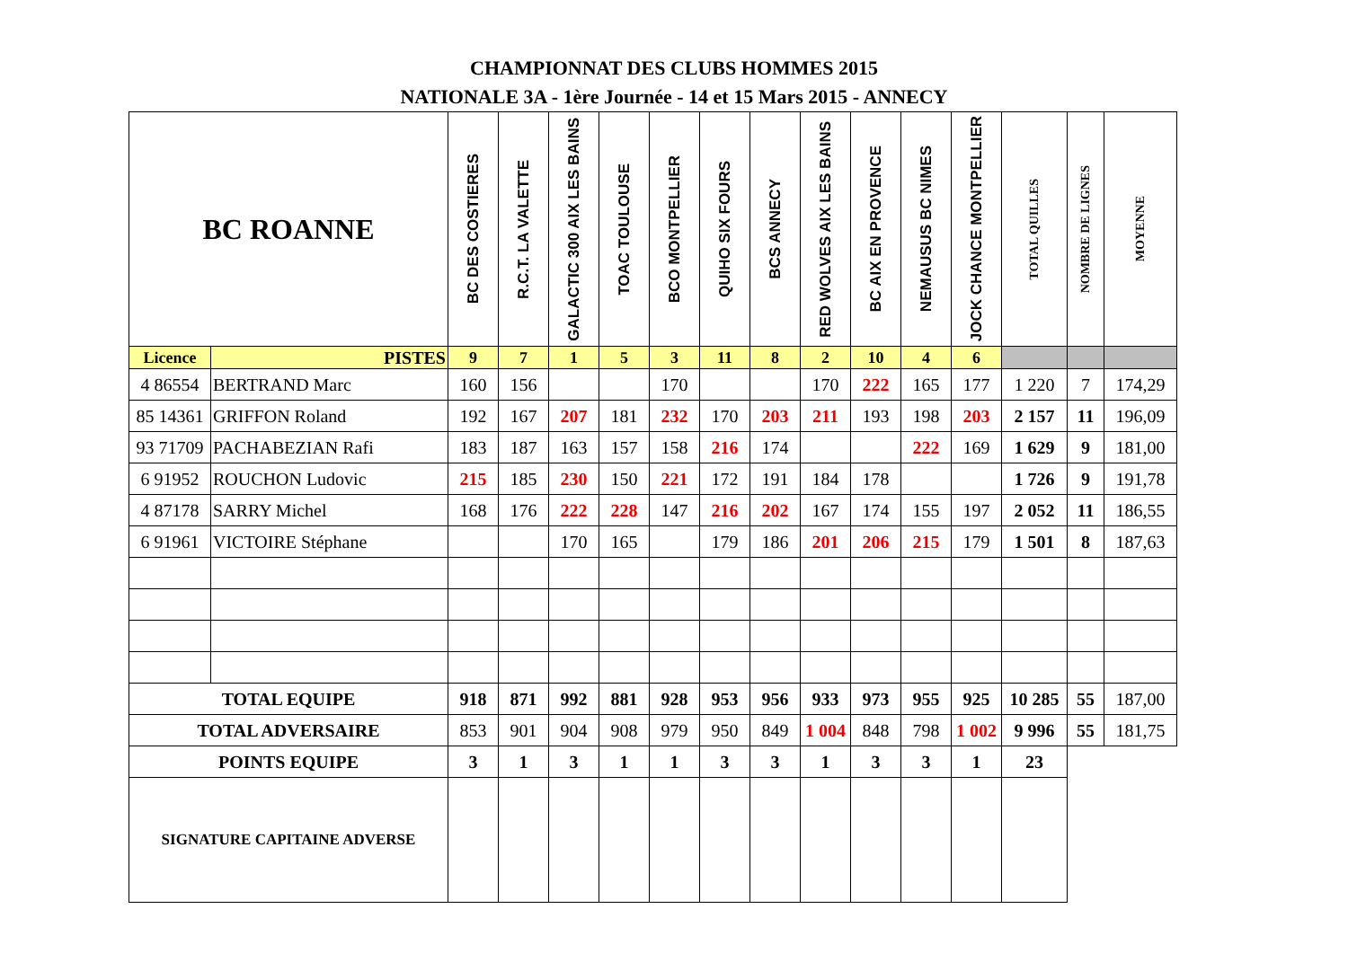CHAMPIONNAT DES CLUBS HOMMES 2015
NATIONALE 3A - 1ère Journée - 14 et 15 Mars 2015 - ANNECY
| BC ROANNE | | BC DES COSTIERES | R.C.T. LA VALETTE | GALACTIC 300 AIX LES BAINS | TOAC TOULOUSE | BCO MONTPELLIER | QUIHO SIX FOURS | BCS ANNECY | RED WOLVES AIX LES BAINS | BC AIX EN PROVENCE | NEMAUSUS BC NIMES | JOCK CHANCE MONTPELLIER | TOTAL QUILLES | NOMBRE DE LIGNES | MOYENNE |
| --- | --- | --- | --- | --- | --- | --- | --- | --- | --- | --- | --- | --- | --- | --- | --- |
| Licence | PISTES | 9 | 7 | 1 | 5 | 3 | 11 | 8 | 2 | 10 | 4 | 6 | | | |
| 4 86554 | BERTRAND Marc | 160 | 156 | | | 170 | | | 170 | 222 | 165 | 177 | 1 220 | 7 | 174,29 |
| 85 14361 | GRIFFON Roland | 192 | 167 | 207 | 181 | 232 | 170 | 203 | 211 | 193 | 198 | 203 | 2 157 | 11 | 196,09 |
| 93 71709 | PACHABEZIAN Rafi | 183 | 187 | 163 | 157 | 158 | 216 | 174 | | | 222 | 169 | 1 629 | 9 | 181,00 |
| 6 91952 | ROUCHON Ludovic | 215 | 185 | 230 | 150 | 221 | 172 | 191 | 184 | 178 | | | 1 726 | 9 | 191,78 |
| 4 87178 | SARRY Michel | 168 | 176 | 222 | 228 | 147 | 216 | 202 | 167 | 174 | 155 | 197 | 2 052 | 11 | 186,55 |
| 6 91961 | VICTOIRE Stéphane | | | 170 | 165 | | 179 | 186 | 201 | 206 | 215 | 179 | 1 501 | 8 | 187,63 |
| TOTAL EQUIPE | | 918 | 871 | 992 | 881 | 928 | 953 | 956 | 933 | 973 | 955 | 925 | 10 285 | 55 | 187,00 |
| TOTAL ADVERSAIRE | | 853 | 901 | 904 | 908 | 979 | 950 | 849 | 1 004 | 848 | 798 | 1 002 | 9 996 | 55 | 181,75 |
| POINTS EQUIPE | | 3 | 1 | 3 | 1 | 1 | 3 | 3 | 1 | 3 | 3 | 1 | 23 | | |
| SIGNATURE CAPITAINE ADVERSE | | | | | | | | | | | | | | | |